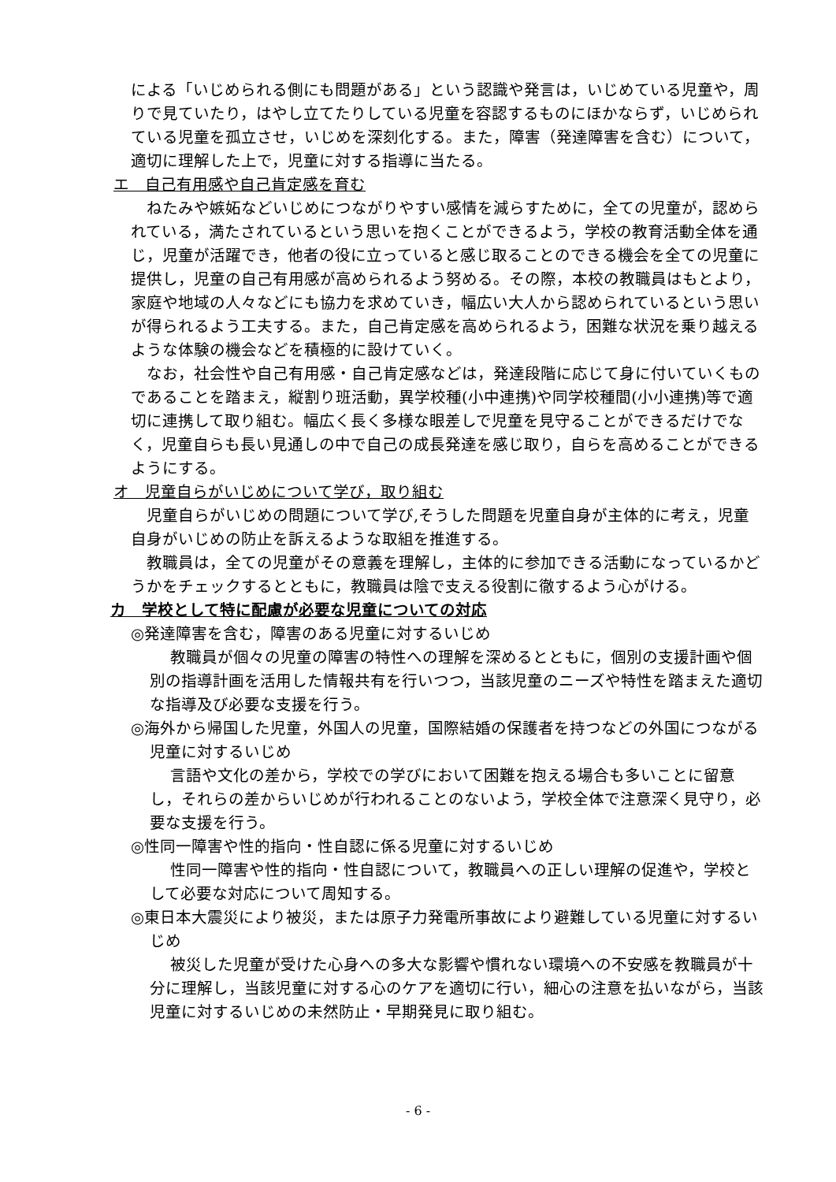による「いじめられる側にも問題がある」という認識や発言は，いじめている児童や，周りで見ていたり，はやし立てたりしている児童を容認するものにほかならず，いじめられている児童を孤立させ，いじめを深刻化する。また，障害（発達障害を含む）について，適切に理解した上で，児童に対する指導に当たる。
エ　自己有用感や自己肯定感を育む
ねたみや嫉妬などいじめにつながりやすい感情を減らすために，全ての児童が，認められている，満たされているという思いを抱くことができるよう，学校の教育活動全体を通じ，児童が活躍でき，他者の役に立っていると感じ取ることのできる機会を全ての児童に提供し，児童の自己有用感が高められるよう努める。その際，本校の教職員はもとより，家庭や地域の人々などにも協力を求めていき，幅広い大人から認められているという思いが得られるよう工夫する。また，自己肯定感を高められるよう，困難な状況を乗り越えるような体験の機会などを積極的に設けていく。
なお，社会性や自己有用感・自己肯定感などは，発達段階に応じて身に付いていくものであることを踏まえ，縦割り班活動，異学校種(小中連携)や同学校種間(小小連携)等で適切に連携して取り組む。幅広く長く多様な眼差しで児童を見守ることができるだけでなく，児童自らも長い見通しの中で自己の成長発達を感じ取り，自らを高めることができるようにする。
オ　児童自らがいじめについて学び，取り組む
児童自らがいじめの問題について学び,そうした問題を児童自身が主体的に考え，児童自身がいじめの防止を訴えるような取組を推進する。
教職員は，全ての児童がその意義を理解し，主体的に参加できる活動になっているかどうかをチェックするとともに，教職員は陰で支える役割に徹するよう心がける。
カ　学校として特に配慮が必要な児童についての対応
◎発達障害を含む，障害のある児童に対するいじめ
教職員が個々の児童の障害の特性への理解を深めるとともに，個別の支援計画や個別の指導計画を活用した情報共有を行いつつ，当該児童のニーズや特性を踏まえた適切な指導及び必要な支援を行う。
◎海外から帰国した児童，外国人の児童，国際結婚の保護者を持つなどの外国につながる児童に対するいじめ
言語や文化の差から，学校での学びにおいて困難を抱える場合も多いことに留意し，それらの差からいじめが行われることのないよう，学校全体で注意深く見守り，必要な支援を行う。
◎性同一障害や性的指向・性自認に係る児童に対するいじめ
性同一障害や性的指向・性自認について，教職員への正しい理解の促進や，学校として必要な対応について周知する。
◎東日本大震災により被災，または原子力発電所事故により避難している児童に対するいじめ
被災した児童が受けた心身への多大な影響や慣れない環境への不安感を教職員が十分に理解し，当該児童に対する心のケアを適切に行い，細心の注意を払いながら，当該児童に対するいじめの未然防止・早期発見に取り組む。
- 6 -